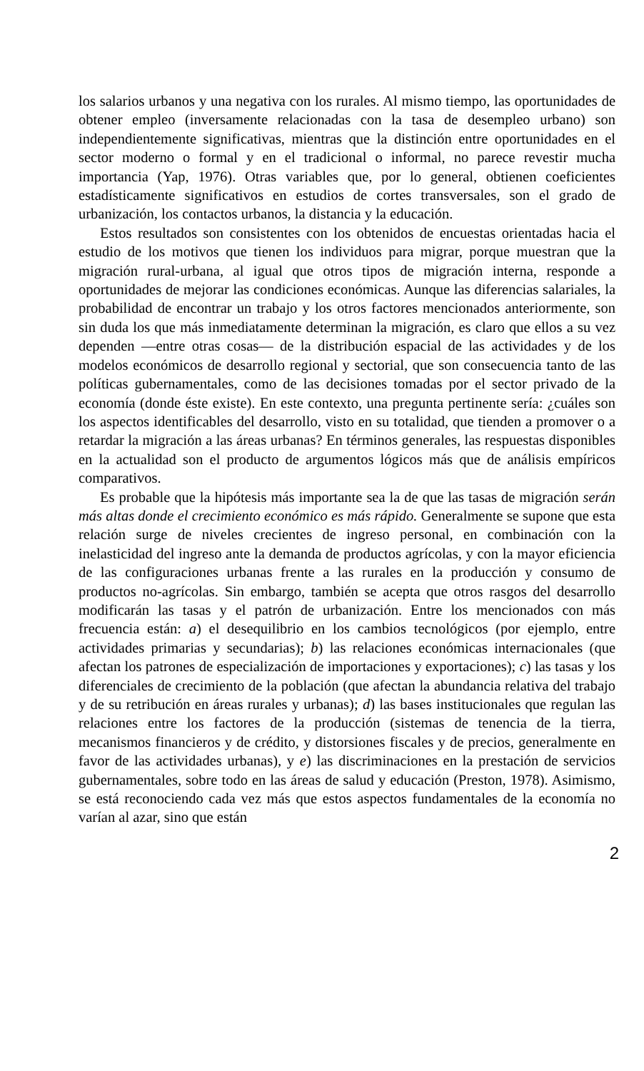los salarios urbanos y una negativa con los rurales. Al mismo tiempo, las oportunidades de obtener empleo (inversamente relacionadas con la tasa de desempleo urbano) son independientemente significativas, mientras que la distinción entre oportunidades en el sector moderno o formal y en el tradicional o informal, no parece revestir mucha importancia (Yap, 1976). Otras variables que, por lo general, obtienen coeficientes estadísticamente significativos en estudios de cortes transversales, son el grado de urbanización, los contactos urbanos, la distancia y la educación.
Estos resultados son consistentes con los obtenidos de encuestas orientadas hacia el estudio de los motivos que tienen los individuos para migrar, porque muestran que la migración rural-urbana, al igual que otros tipos de migración interna, responde a oportunidades de mejorar las condiciones económicas. Aunque las diferencias salariales, la probabilidad de encontrar un trabajo y los otros factores mencionados anteriormente, son sin duda los que más inmediatamente determinan la migración, es claro que ellos a su vez dependen —entre otras cosas— de la distribución espacial de las actividades y de los modelos económicos de desarrollo regional y sectorial, que son consecuencia tanto de las políticas gubernamentales, como de las decisiones tomadas por el sector privado de la economía (donde éste existe). En este contexto, una pregunta pertinente sería: ¿cuáles son los aspectos identificables del desarrollo, visto en su totalidad, que tienden a promover o a retardar la migración a las áreas urbanas? En términos generales, las respuestas disponibles en la actualidad son el producto de argumentos lógicos más que de análisis empíricos comparativos.
Es probable que la hipótesis más importante sea la de que las tasas de migración serán más altas donde el crecimiento económico es más rápido. Generalmente se supone que esta relación surge de niveles crecientes de ingreso personal, en combinación con la inelasticidad del ingreso ante la demanda de productos agrícolas, y con la mayor eficiencia de las configuraciones urbanas frente a las rurales en la producción y consumo de productos no-agrícolas. Sin embargo, también se acepta que otros rasgos del desarrollo modificarán las tasas y el patrón de urbanización. Entre los mencionados con más frecuencia están: a) el desequilibrio en los cambios tecnológicos (por ejemplo, entre actividades primarias y secundarias); b) las relaciones económicas internacionales (que afectan los patrones de especialización de importaciones y exportaciones); c) las tasas y los diferenciales de crecimiento de la población (que afectan la abundancia relativa del trabajo y de su retribución en áreas rurales y urbanas); d) las bases institucionales que regulan las relaciones entre los factores de la producción (sistemas de tenencia de la tierra, mecanismos financieros y de crédito, y distorsiones fiscales y de precios, generalmente en favor de las actividades urbanas), y e) las discriminaciones en la prestación de servicios gubernamentales, sobre todo en las áreas de salud y educación (Preston, 1978). Asimismo, se está reconociendo cada vez más que estos aspectos fundamentales de la economía no varían al azar, sino que están
2